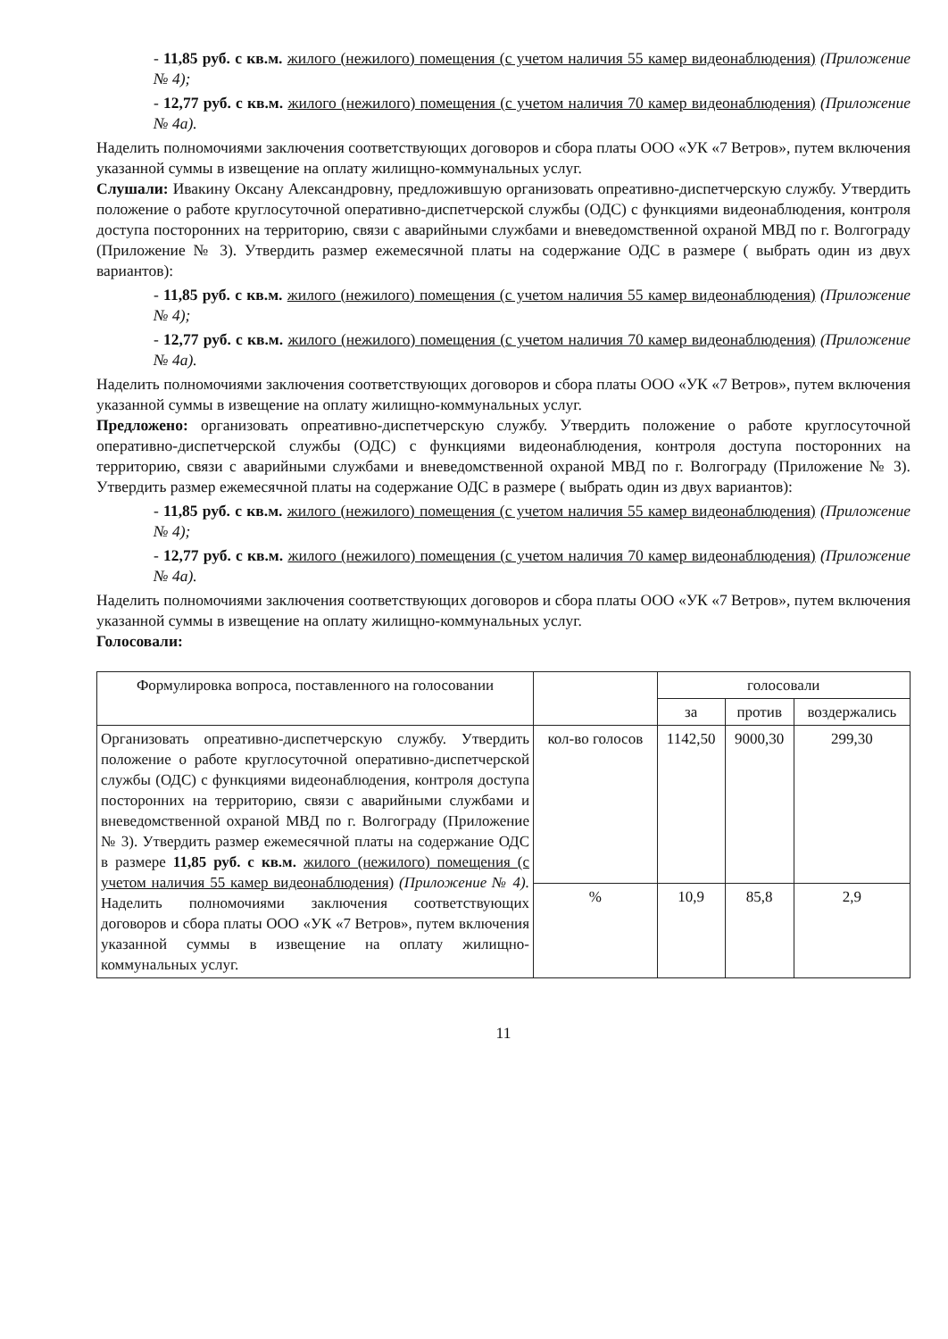- 11,85 руб. с кв.м. жилого (нежилого) помещения (с учетом наличия 55 камер видеонаблюдения) (Приложение № 4);
- 12,77 руб. с кв.м. жилого (нежилого) помещения (с учетом наличия 70 камер видеонаблюдения) (Приложение № 4а).
Наделить полномочиями заключения соответствующих договоров и сбора платы ООО «УК «7 Ветров», путем включения указанной суммы в извещение на оплату жилищно-коммунальных услуг.
Слушали: Ивакину Оксану Александровну, предложившую организовать опреативно-диспетчерскую службу. Утвердить положение о работе круглосуточной оперативно-диспетчерской службы (ОДС) с функциями видеонаблюдения, контроля доступа посторонних на территорию, связи с аварийными службами и вневедомственной охраной МВД по г. Волгограду (Приложение № 3). Утвердить размер ежемесячной платы на содержание ОДС в размере ( выбрать один из двух вариантов):
- 11,85 руб. с кв.м. жилого (нежилого) помещения (с учетом наличия 55 камер видеонаблюдения) (Приложение № 4);
- 12,77 руб. с кв.м. жилого (нежилого) помещения (с учетом наличия 70 камер видеонаблюдения) (Приложение № 4а).
Наделить полномочиями заключения соответствующих договоров и сбора платы ООО «УК «7 Ветров», путем включения указанной суммы в извещение на оплату жилищно-коммунальных услуг.
Предложено: организовать опреативно-диспетчерскую службу. Утвердить положение о работе круглосуточной оперативно-диспетчерской службы (ОДС) с функциями видеонаблюдения, контроля доступа посторонних на территорию, связи с аварийными службами и вневедомственной охраной МВД по г. Волгограду (Приложение № 3). Утвердить размер ежемесячной платы на содержание ОДС в размере ( выбрать один из двух вариантов):
- 11,85 руб. с кв.м. жилого (нежилого) помещения (с учетом наличия 55 камер видеонаблюдения) (Приложение № 4);
- 12,77 руб. с кв.м. жилого (нежилого) помещения (с учетом наличия 70 камер видеонаблюдения) (Приложение № 4а).
Наделить полномочиями заключения соответствующих договоров и сбора платы ООО «УК «7 Ветров», путем включения указанной суммы в извещение на оплату жилищно-коммунальных услуг.
Голосовали:
| Формулировка вопроса, поставленного на голосовании | | голосовали | | |
| --- | --- | --- | --- | --- |
| | | за | против | воздержались |
| Организовать опреативно-диспетчерскую службу. Утвердить положение о работе круглосуточной оперативно-диспетчерской службы (ОДС) с функциями видеонаблюдения, контроля доступа посторонних на территорию, связи с аварийными службами и вневедомственной охраной МВД по г. Волгограду (Приложение № 3). Утвердить размер ежемесячной платы на содержание ОДС в размере 11,85 руб. с кв.м. жилого (нежилого) помещения (с учетом наличия 55 камер видеонаблюдения) (Приложение № 4). Наделить полномочиями заключения соответствующих договоров и сбора платы ООО «УК «7 Ветров», путем включения указанной суммы в извещение на оплату жилищно-коммунальных услуг. | кол-во голосов | 1142,50 | 9000,30 | 299,30 |
| | % | 10,9 | 85,8 | 2,9 |
11